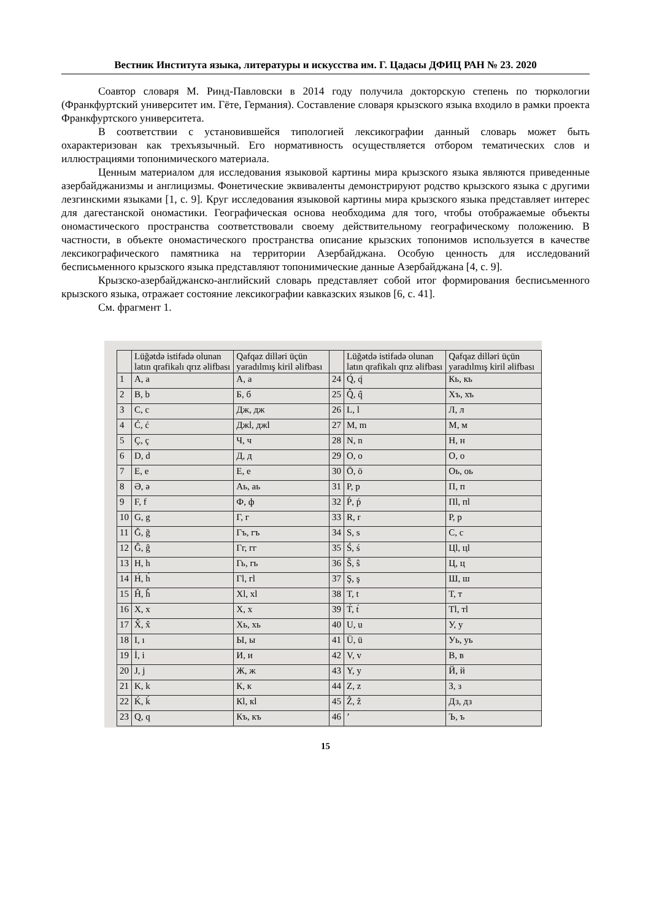Вестник Института языка, литературы и искусства им. Г. Цадасы ДФИЦ РАН № 23. 2020
Соавтор словаря М. Ринд-Павловски в 2014 году получила докторскую степень по тюркологии (Франкфуртский университет им. Гёте, Германия). Составление словаря крызского языка входило в рамки проекта Франкфуртского университета.
В соответствии с установившейся типологией лексикографии данный словарь может быть охарактеризован как трехъязычный. Его нормативность осуществляется отбором тематических слов и иллюстрациями топонимического материала.
Ценным материалом для исследования языковой картины мира крызского языка являются приведенные азербайджанизмы и англицизмы. Фонетические эквиваленты демонстрируют родство крызского языка с другими лезгинскими языками [1, с. 9]. Круг исследования языковой картины мира крызского языка представляет интерес для дагестанской ономастики. Географическая основа необходима для того, чтобы отображаемые объекты ономастического пространства соответствовали своему действительному географическому положению. В частности, в объекте ономастического пространства описание крызских топонимов используется в качестве лексикографического памятника на территории Азербайджана. Особую ценность для исследований бесписьменного крызского языка представляют топонимические данные Азербайджана [4, с. 9].
Крызско-азербайджанско-английский словарь представляет собой итог формирования бесписьменного крызского языка, отражает состояние лексикографии кавказских языков [6, с. 41].
См. фрагмент 1.
| | Lüğətdə istifadə olunan latın qrafikalı qrız əlifbası | Qafqaz dilləri üçün yaradılmış kiril əlifbası | | Lüğətdə istifadə olunan latın qrafikalı qrız əlifbası | Qafqaz dilləri üçün yaradılmış kiril əlifbası |
| --- | --- | --- | --- | --- | --- |
| 1 | A, a | А, а | 24 | Q́, q́ | Кь, кь |
| 2 | B, b | Б, б | 25 | Q̂, q̂ | Хъ, хъ |
| 3 | C, c | Дж, дж | 26 | L, l | Л, л |
| 4 | Ć, ć | Джl, джl | 27 | M, m | М, м |
| 5 | Ç, ç | Ч, ч | 28 | N, n | Н, н |
| 6 | D, d | Д, д | 29 | O, o | О, о |
| 7 | E, e | Е, е | 30 | Ö, ö | Оь, оь |
| 8 | Ə, ə | Аь, аь | 31 | P, p | П, п |
| 9 | F, f | Ф, ф | 32 | Ṕ, ṕ | Пl, пl |
| 10 | G, g | Г, г | 33 | R, r | Р, р |
| 11 | Ğ, ğ | Гъ, гъ | 34 | S, s | С, с |
| 12 | Ĝ, ĝ | Гг, гг | 35 | Ś, ś | Цl, цl |
| 13 | H, h | Гь, гь | 36 | Ŝ, ŝ | Ц, ц |
| 14 | H́, h́ | Гl, гl | 37 | Ş, ş | Ш, ш |
| 15 | Ĥ, ĥ | Хl, хl | 38 | T, t | Т, т |
| 16 | X, x | Х, х | 39 | T́, t́ | Тl, тl |
| 17 | X̂, x̂ | Хь, хь | 40 | U, u | У, у |
| 18 | I, ı | Ы, ы | 41 | Ü, ü | Уь, уь |
| 19 | İ, i | И, и | 42 | V, v | В, в |
| 20 | J, j | Ж, ж | 43 | Y, y | Й, й |
| 21 | K, k | К, к | 44 | Z, z | З, з |
| 22 | Ḱ, ḱ | Кl, кl | 45 | Ẑ, ẑ | Дз, дз |
| 23 | Q, q | Къ, къ | 46 | ’ | Ъ, ъ |
15